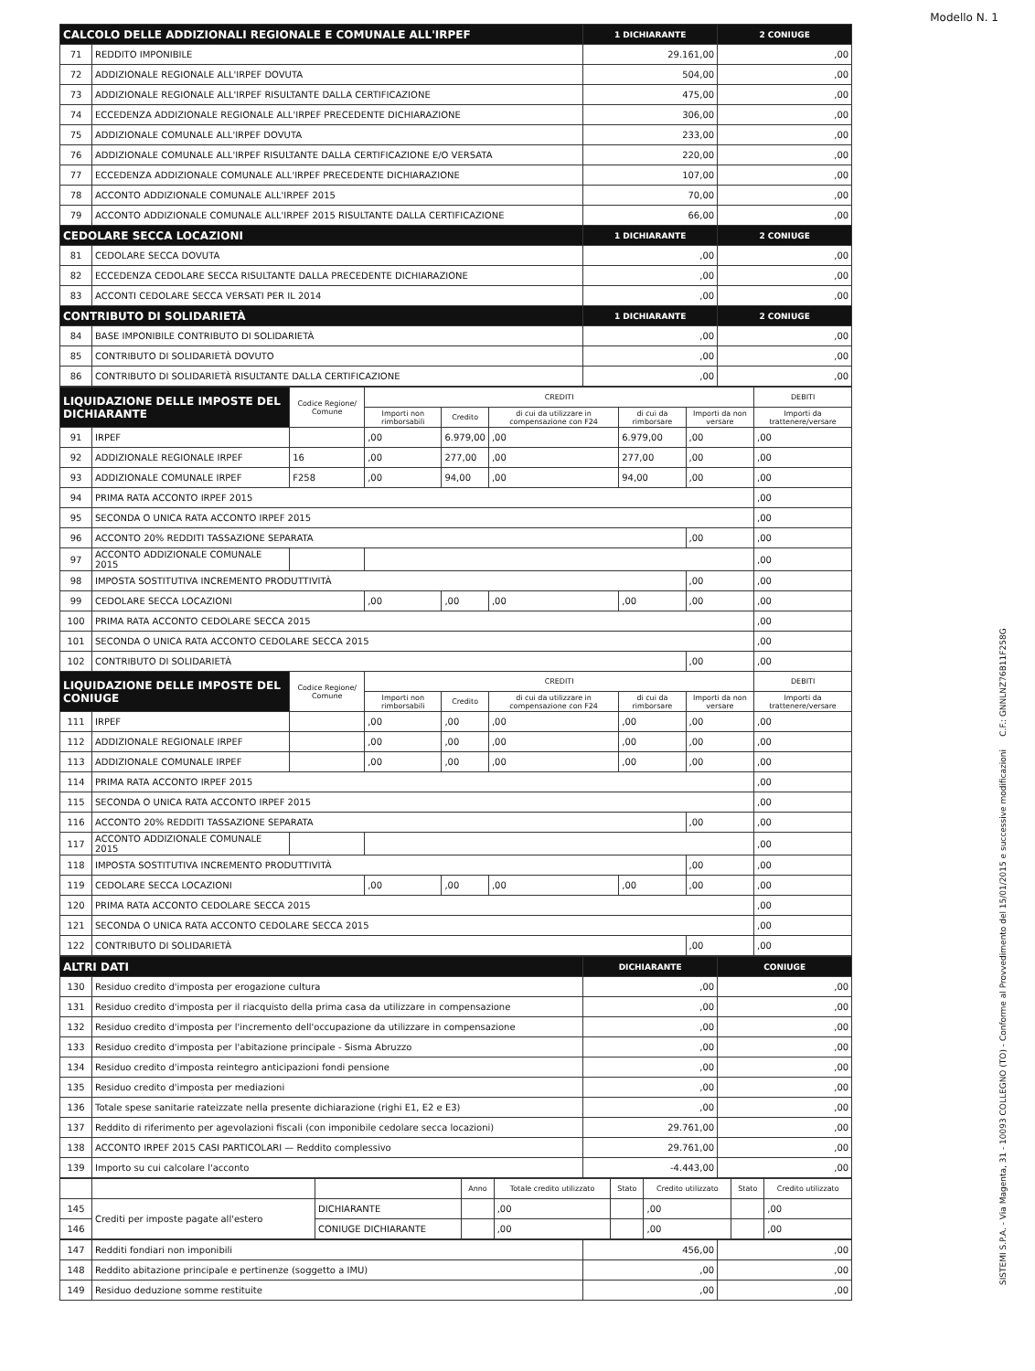Modello N. 1
| CALCOLO DELLE ADDIZIONALI REGIONALE E COMUNALE ALL'IRPEF | | 1 DICHIARANTE | 2 CONIUGE |
| --- | --- | --- | --- |
| 71 | REDDITO IMPONIBILE | 29.161,00 | ,00 |
| 72 | ADDIZIONALE REGIONALE ALL'IRPEF DOVUTA | 504,00 | ,00 |
| 73 | ADDIZIONALE REGIONALE ALL'IRPEF RISULTANTE DALLA CERTIFICAZIONE | 475,00 | ,00 |
| 74 | ECCEDENZA ADDIZIONALE REGIONALE ALL'IRPEF PRECEDENTE DICHIARAZIONE | 306,00 | ,00 |
| 75 | ADDIZIONALE COMUNALE ALL'IRPEF DOVUTA | 233,00 | ,00 |
| 76 | ADDIZIONALE COMUNALE ALL'IRPEF RISULTANTE DALLA CERTIFICAZIONE E/O VERSATA | 220,00 | ,00 |
| 77 | ECCEDENZA ADDIZIONALE COMUNALE ALL'IRPEF PRECEDENTE DICHIARAZIONE | 107,00 | ,00 |
| 78 | ACCONTO ADDIZIONALE COMUNALE ALL'IRPEF 2015 | 70,00 | ,00 |
| 79 | ACCONTO ADDIZIONALE COMUNALE ALL'IRPEF 2015 RISULTANTE DALLA CERTIFICAZIONE | 66,00 | ,00 |
| CEDOLARE SECCA LOCAZIONI | | 1 DICHIARANTE | 2 CONIUGE |
| 81 | CEDOLARE SECCA DOVUTA | ,00 | ,00 |
| 82 | ECCEDENZA CEDOLARE SECCA RISULTANTE DALLA PRECEDENTE DICHIARAZIONE | ,00 | ,00 |
| 83 | ACCONTI CEDOLARE SECCA VERSATI PER IL 2014 | ,00 | ,00 |
| CONTRIBUTO DI SOLIDARIETÀ | | 1 DICHIARANTE | 2 CONIUGE |
| 84 | BASE IMPONIBILE CONTRIBUTO DI SOLIDARIETÀ | ,00 | ,00 |
| 85 | CONTRIBUTO DI SOLIDARIETÀ DOVUTO | ,00 | ,00 |
| 86 | CONTRIBUTO DI SOLIDARIETÀ RISULTANTE DALLA CERTIFICAZIONE | ,00 | ,00 |
| LIQUIDAZIONE DELLE IMPOSTE DEL DICHIARANTE | | Codice Regione/ Comune | CREDITI | | | | | DEBITI |
| --- | --- | --- | --- | --- | --- | --- | --- | --- |
| | | | Importi non rimborsabili | Credito | di cui da utilizzare in compensazione con F24 | di cui da rimborsare | Importi da non versare | Importi da trattenere/versare |
| 91 | IRPEF | | ,00 | 6.979,00 | ,00 | 6.979,00 | ,00 | ,00 |
| 92 | ADDIZIONALE REGIONALE IRPEF | 16 | ,00 | 277,00 | ,00 | 277,00 | ,00 | ,00 |
| 93 | ADDIZIONALE COMUNALE IRPEF | F258 | ,00 | 94,00 | ,00 | 94,00 | ,00 | ,00 |
| 94 | PRIMA RATA ACCONTO IRPEF 2015 | | | | | | | ,00 |
| 95 | SECONDA O UNICA RATA ACCONTO IRPEF 2015 | | | | | | | ,00 |
| 96 | ACCONTO 20% REDDITI TASSAZIONE SEPARATA | | | | | | ,00 | ,00 |
| 97 | ACCONTO ADDIZIONALE COMUNALE 2015 | | | | | | | ,00 |
| 98 | IMPOSTA SOSTITUTIVA INCREMENTO PRODUTTIVITÀ | | | | | | ,00 | ,00 |
| 99 | CEDOLARE SECCA LOCAZIONI | | ,00 | ,00 | ,00 | ,00 | ,00 | ,00 |
| 100 | PRIMA RATA ACCONTO CEDOLARE SECCA 2015 | | | | | | | ,00 |
| 101 | SECONDA O UNICA RATA ACCONTO CEDOLARE SECCA 2015 | | | | | | | ,00 |
| 102 | CONTRIBUTO DI SOLIDARIETÀ | | | | | | ,00 | ,00 |
| LIQUIDAZIONE DELLE IMPOSTE DEL CONIUGE | | Codice Regione/ Comune | CREDITI | | | | | DEBITI |
| | | | Importi non rimborsabili | Credito | di cui da utilizzare in compensazione con F24 | di cui da rimborsare | Importi da non versare | Importi da trattenere/versare |
| 111 | IRPEF | | ,00 | ,00 | ,00 | ,00 | ,00 | ,00 |
| 112 | ADDIZIONALE REGIONALE IRPEF | | ,00 | ,00 | ,00 | ,00 | ,00 | ,00 |
| 113 | ADDIZIONALE COMUNALE IRPEF | | ,00 | ,00 | ,00 | ,00 | ,00 | ,00 |
| 114 | PRIMA RATA ACCONTO IRPEF 2015 | | | | | | | ,00 |
| 115 | SECONDA O UNICA RATA ACCONTO IRPEF 2015 | | | | | | | ,00 |
| 116 | ACCONTO 20% REDDITI TASSAZIONE SEPARATA | | | | | | ,00 | ,00 |
| 117 | ACCONTO ADDIZIONALE COMUNALE 2015 | | | | | | | ,00 |
| 118 | IMPOSTA SOSTITUTIVA INCREMENTO PRODUTTIVITÀ | | | | | | ,00 | ,00 |
| 119 | CEDOLARE SECCA LOCAZIONI | | ,00 | ,00 | ,00 | ,00 | ,00 | ,00 |
| 120 | PRIMA RATA ACCONTO CEDOLARE SECCA 2015 | | | | | | | ,00 |
| 121 | SECONDA O UNICA RATA ACCONTO CEDOLARE SECCA 2015 | | | | | | | ,00 |
| 122 | CONTRIBUTO DI SOLIDARIETÀ | | | | | | ,00 | ,00 |
| ALTRI DATI | | DICHIARANTE | CONIUGE |
| --- | --- | --- | --- |
| 130 | Residuo credito d'imposta per erogazione cultura | ,00 | ,00 |
| 131 | Residuo credito d'imposta per il riacquisto della prima casa da utilizzare in compensazione | ,00 | ,00 |
| 132 | Residuo credito d'imposta per l'incremento dell'occupazione da utilizzare in compensazione | ,00 | ,00 |
| 133 | Residuo credito d'imposta per l'abitazione principale - Sisma Abruzzo | ,00 | ,00 |
| 134 | Residuo credito d'imposta reintegro anticipazioni fondi pensione | ,00 | ,00 |
| 135 | Residuo credito d'imposta per mediazioni | ,00 | ,00 |
| 136 | Totale spese sanitarie rateizzate nella presente dichiarazione (righi E1, E2 e E3) | ,00 | ,00 |
| 137 | Reddito di riferimento per agevolazioni fiscali (con imponibile cedolare secca locazioni) | 29.761,00 | ,00 |
| 138 | ACCONTO IRPEF 2015 CASI PARTICOLARI — Reddito complessivo | 29.761,00 | ,00 |
| 139 | Importo su cui calcolare l'acconto | -4.443,00 | ,00 |
| | | | Anno | Totale credito utilizzato | Stato | Credito utilizzato | Stato | Credito utilizzato |
| 145 | Crediti per imposte pagate all'estero | DICHIARANTE | | ,00 | | ,00 | | ,00 |
| 146 | | CONIUGE DICHIARANTE | | ,00 | | ,00 | | ,00 |
| 147 | Redditi fondiari non imponibili | 456,00 | ,00 |
| 148 | Reddito abitazione principale e pertinenze (soggetto a IMU) | ,00 | ,00 |
| 149 | Residuo deduzione somme restituite | ,00 | ,00 |
SISTEMI S.P.A. - Via Magenta, 31 - 10093 COLLEGNO (TO) - Conforme al Provvedimento del 15/01/2015 e successive modificazioni C.F.: GNNLNZ76B11F258G